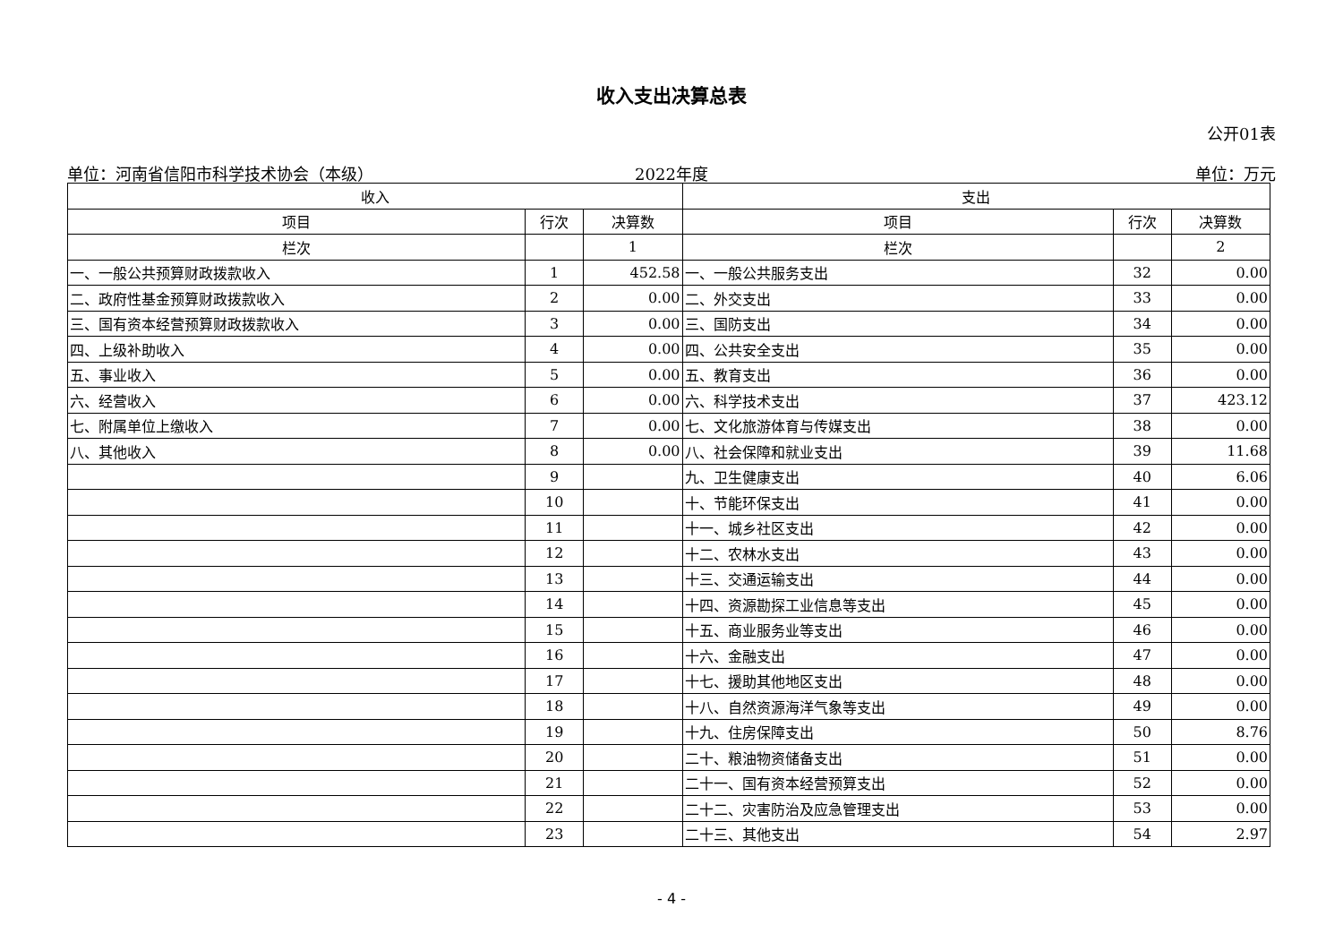收入支出决算总表
公开01表
单位：河南省信阳市科学技术协会（本级）
2022年度 单位：万元
| 收入 | | | 支出 | | |
| --- | --- | --- | --- | --- | --- |
| 项目 | 行次 | 决算数 | 项目 | 行次 | 决算数 |
| 栏次 | | 1 | 栏次 | | 2 |
| 一、一般公共预算财政拨款收入 | 1 | 452.58 | 一、一般公共服务支出 | 32 | 0.00 |
| 二、政府性基金预算财政拨款收入 | 2 | 0.00 | 二、外交支出 | 33 | 0.00 |
| 三、国有资本经营预算财政拨款收入 | 3 | 0.00 | 三、国防支出 | 34 | 0.00 |
| 四、上级补助收入 | 4 | 0.00 | 四、公共安全支出 | 35 | 0.00 |
| 五、事业收入 | 5 | 0.00 | 五、教育支出 | 36 | 0.00 |
| 六、经营收入 | 6 | 0.00 | 六、科学技术支出 | 37 | 423.12 |
| 七、附属单位上缴收入 | 7 | 0.00 | 七、文化旅游体育与传媒支出 | 38 | 0.00 |
| 八、其他收入 | 8 | 0.00 | 八、社会保障和就业支出 | 39 | 11.68 |
| | 9 | | 九、卫生健康支出 | 40 | 6.06 |
| | 10 | | 十、节能环保支出 | 41 | 0.00 |
| | 11 | | 十一、城乡社区支出 | 42 | 0.00 |
| | 12 | | 十二、农林水支出 | 43 | 0.00 |
| | 13 | | 十三、交通运输支出 | 44 | 0.00 |
| | 14 | | 十四、资源勘探工业信息等支出 | 45 | 0.00 |
| | 15 | | 十五、商业服务业等支出 | 46 | 0.00 |
| | 16 | | 十六、金融支出 | 47 | 0.00 |
| | 17 | | 十七、援助其他地区支出 | 48 | 0.00 |
| | 18 | | 十八、自然资源海洋气象等支出 | 49 | 0.00 |
| | 19 | | 十九、住房保障支出 | 50 | 8.76 |
| | 20 | | 二十、粮油物资储备支出 | 51 | 0.00 |
| | 21 | | 二十一、国有资本经营预算支出 | 52 | 0.00 |
| | 22 | | 二十二、灾害防治及应急管理支出 | 53 | 0.00 |
| | 23 | | 二十三、其他支出 | 54 | 2.97 |
- 4 -